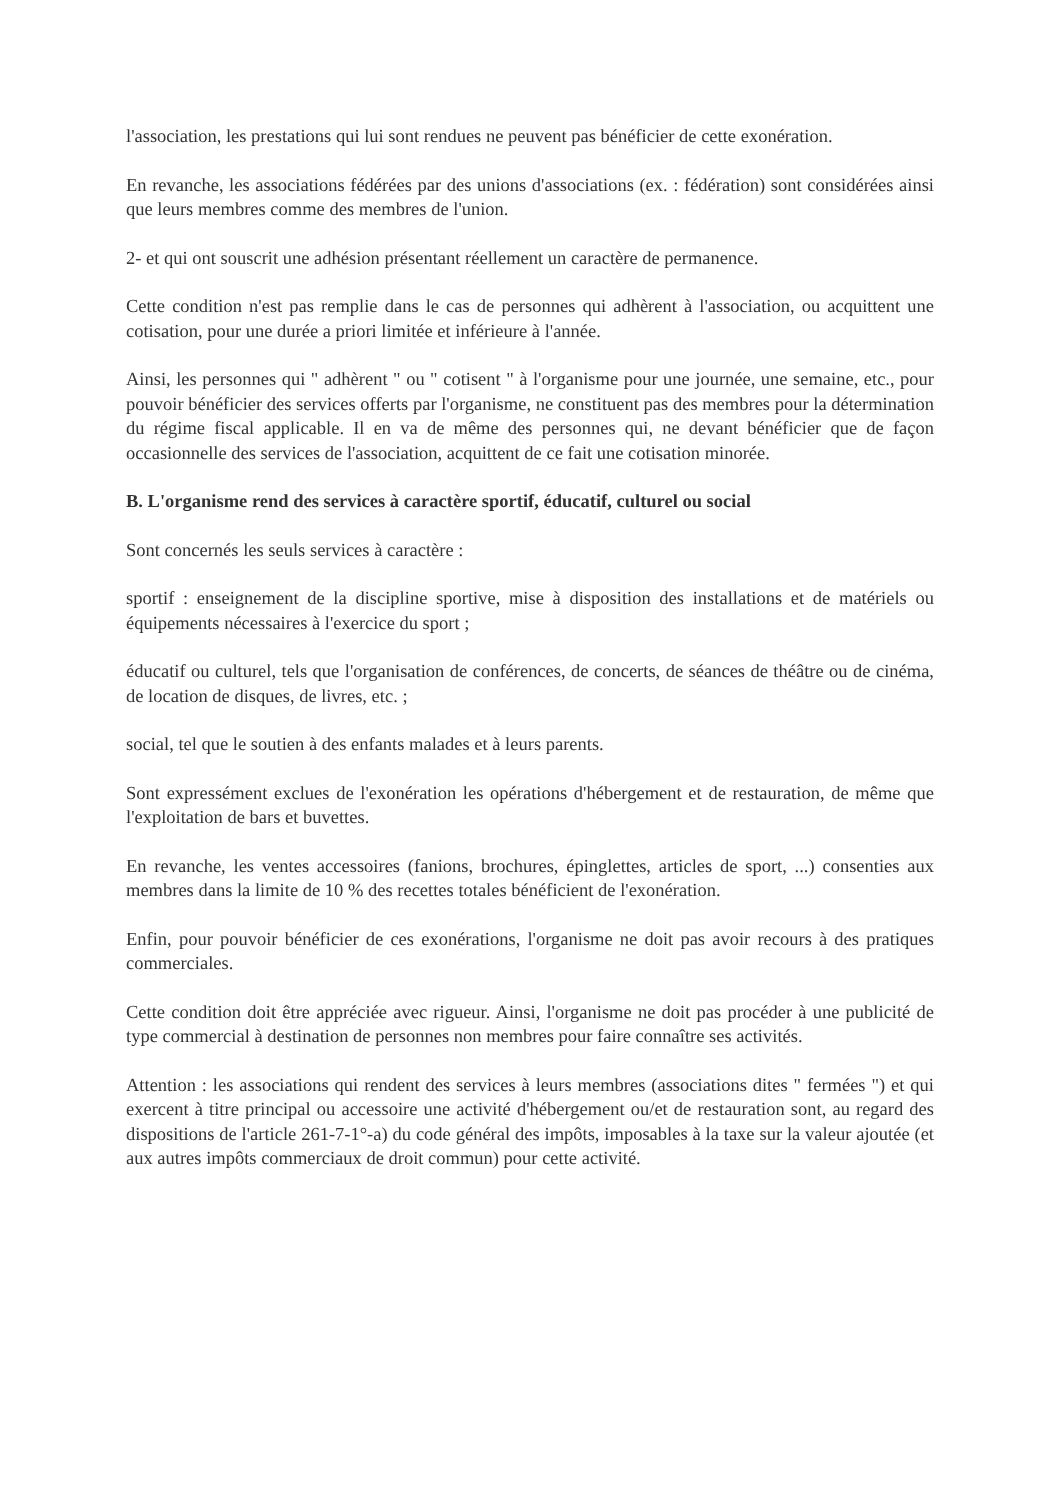l'association, les prestations qui lui sont rendues ne peuvent pas bénéficier de cette exonération.
En revanche, les associations fédérées par des unions d'associations (ex. : fédération) sont considérées ainsi que leurs membres comme des membres de l'union.
2- et qui ont souscrit une adhésion présentant réellement un caractère de permanence.
Cette condition n'est pas remplie dans le cas de personnes qui adhèrent à l'association, ou acquittent une cotisation, pour une durée a priori limitée et inférieure à l'année.
Ainsi, les personnes qui " adhèrent " ou " cotisent " à l'organisme pour une journée, une semaine, etc., pour pouvoir bénéficier des services offerts par l'organisme, ne constituent pas des membres pour la détermination du régime fiscal applicable. Il en va de même des personnes qui, ne devant bénéficier que de façon occasionnelle des services de l'association, acquittent de ce fait une cotisation minorée.
B. L'organisme rend des services à caractère sportif, éducatif, culturel ou social
Sont concernés les seuls services à caractère :
sportif : enseignement de la discipline sportive, mise à disposition des installations et de matériels ou équipements nécessaires à l'exercice du sport ;
éducatif ou culturel, tels que l'organisation de conférences, de concerts, de séances de théâtre ou de cinéma, de location de disques, de livres, etc. ;
social, tel que le soutien à des enfants malades et à leurs parents.
Sont expressément exclues de l'exonération les opérations d'hébergement et de restauration, de même que l'exploitation de bars et buvettes.
En revanche, les ventes accessoires (fanions, brochures, épinglettes, articles de sport, ...) consenties aux membres dans la limite de 10 % des recettes totales bénéficient de l'exonération.
Enfin, pour pouvoir bénéficier de ces exonérations, l'organisme ne doit pas avoir recours à des pratiques commerciales.
Cette condition doit être appréciée avec rigueur. Ainsi, l'organisme ne doit pas procéder à une publicité de type commercial à destination de personnes non membres pour faire connaître ses activités.
Attention : les associations qui rendent des services à leurs membres (associations dites " fermées ") et qui exercent à titre principal ou accessoire une activité d'hébergement ou/et de restauration sont, au regard des dispositions de l'article 261-7-1°-a) du code général des impôts, imposables à la taxe sur la valeur ajoutée (et aux autres impôts commerciaux de droit commun) pour cette activité.